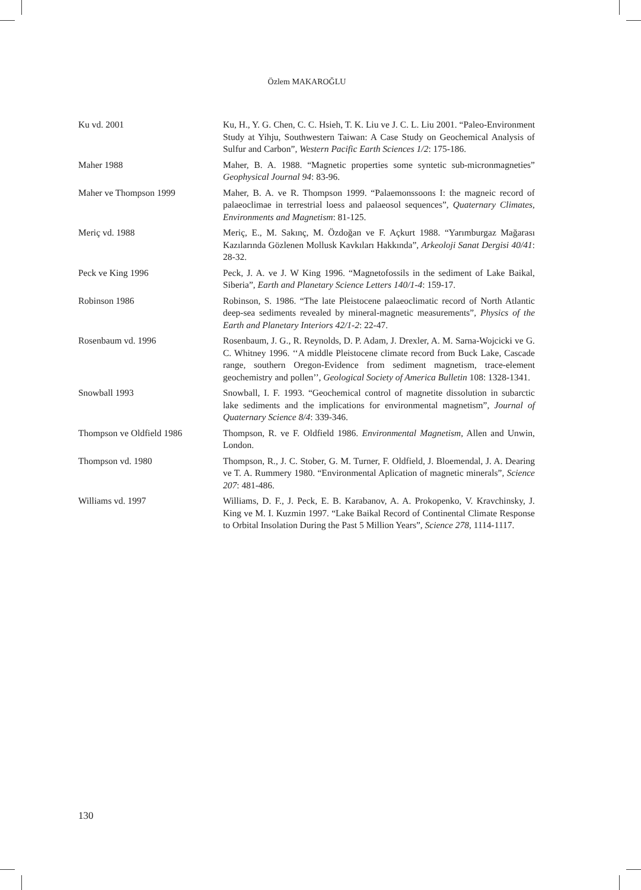Özlem MAKAROĞLU
Ku vd. 2001 Ku, H., Y. G. Chen, C. C. Hsieh, T. K. Liu ve J. C. L. Liu 2001. “Paleo-Environment Study at Yihju, Southwestern Taiwan: A Case Study on Geochemical Analysis of Sulfur and Carbon”, Western Pacific Earth Sciences 1/2: 175-186.
Maher 1988 Maher, B. A. 1988. “Magnetic properties some syntetic sub-micronmagneties” Geophysical Journal 94: 83-96.
Maher ve Thompson 1999 Maher, B. A. ve R. Thompson 1999. “Palaemonssoons I: the magneic record of palaeoclimae in terrestrial loess and palaeosol sequences”, Quaternary Climates, Environments and Magnetism: 81-125.
Meriç vd. 1988 Meriç, E., M. Sakınç, M. Özdoğan ve F. Açkurt 1988. “Yarımburgaz Mağarası Kazılarında Gözlenen Mollusk Kavkıları Hakkında”, Arkeoloji Sanat Dergisi 40/41: 28-32.
Peck ve King 1996 Peck, J. A. ve J. W King 1996. “Magnetofossils in the sediment of Lake Baikal, Siberia”, Earth and Planetary Science Letters 140/1-4: 159-17.
Robinson 1986 Robinson, S. 1986. “The late Pleistocene palaeoclimatic record of North Atlantic deep-sea sediments revealed by mineral-magnetic measurements”, Physics of the Earth and Planetary Interiors 42/1-2: 22-47.
Rosenbaum vd. 1996 Rosenbaum, J. G., R. Reynolds, D. P. Adam, J. Drexler, A. M. Sarna-Wojcicki ve G. C. Whitney 1996. ‘‘A middle Pleistocene climate record from Buck Lake, Cascade range, southern Oregon-Evidence from sediment magnetism, trace-element geochemistry and pollen’’, Geological Society of America Bulletin 108: 1328-1341.
Snowball 1993 Snowball, I. F. 1993. “Geochemical control of magnetite dissolution in subarctic lake sediments and the implications for environmental magnetism”, Journal of Quaternary Science 8/4: 339-346.
Thompson ve Oldfield 1986 Thompson, R. ve F. Oldfield 1986. Environmental Magnetism, Allen and Unwin, London.
Thompson vd. 1980 Thompson, R., J. C. Stober, G. M. Turner, F. Oldfield, J. Bloemendal, J. A. Dearing ve T. A. Rummery 1980. “Environmental Aplication of magnetic minerals”, Science 207: 481-486.
Williams vd. 1997 Williams, D. F., J. Peck, E. B. Karabanov, A. A. Prokopenko, V. Kravchinsky, J. King ve M. I. Kuzmin 1997. “Lake Baikal Record of Continental Climate Response to Orbital Insolation During the Past 5 Million Years”, Science 278, 1114-1117.
130